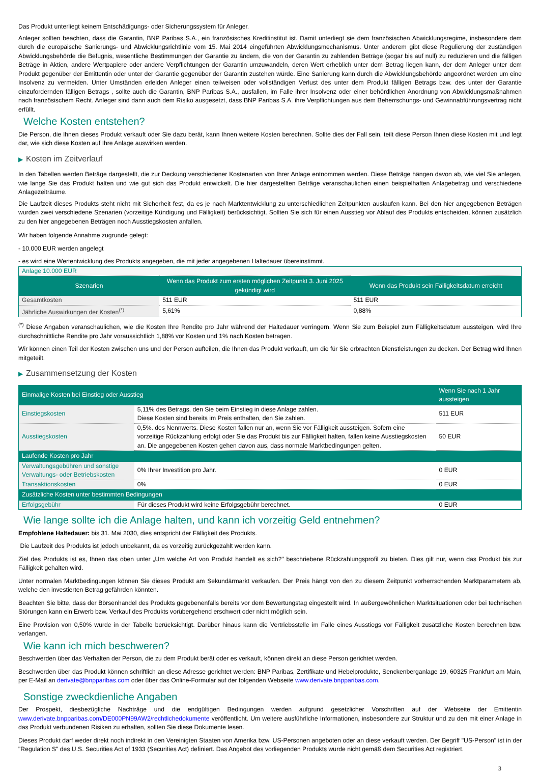Das Produkt unterliegt keinem Entschädigungs- oder Sicherungssystem für Anleger.
Anleger sollten beachten, dass die Garantin, BNP Paribas S.A., ein französisches Kreditinstitut ist. Damit unterliegt sie dem französischen Abwicklungsregime, insbesondere dem durch die europäische Sanierungs- und Abwicklungsrichtlinie vom 15. Mai 2014 eingeführten Abwicklungsmechanismus. Unter anderem gibt diese Regulierung der zuständigen Abwicklungsbehörde die Befugnis, wesentliche Bestimmungen der Garantie zu ändern, die von der Garantin zu zahlenden Beträge (sogar bis auf null) zu reduzieren und die fälligen Beträge in Aktien, andere Wertpapiere oder andere Verpflichtungen der Garantin umzuwandeln, deren Wert erheblich unter dem Betrag liegen kann, der dem Anleger unter dem Produkt gegenüber der Emittentin oder unter der Garantie gegenüber der Garantin zustehen würde. Eine Sanierung kann durch die Abwicklungsbehörde angeordnet werden um eine Insolvenz zu vermeiden. Unter Umständen erleiden Anleger einen teilweisen oder vollständigen Verlust des unter dem Produkt fälligen Betrags bzw. des unter der Garantie einzufordernden fälligen Betrags , sollte auch die Garantin, BNP Paribas S.A., ausfallen, im Falle ihrer Insolvenz oder einer behördlichen Anordnung von Abwicklungsmaßnahmen nach französischem Recht. Anleger sind dann auch dem Risiko ausgesetzt, dass BNP Paribas S.A. ihre Verpflichtungen aus dem Beherrschungs- und Gewinnabführungsvertrag nicht erfüllt.
Welche Kosten entstehen?
Die Person, die Ihnen dieses Produkt verkauft oder Sie dazu berät, kann Ihnen weitere Kosten berechnen. Sollte dies der Fall sein, teilt diese Person Ihnen diese Kosten mit und legt dar, wie sich diese Kosten auf Ihre Anlage auswirken werden.
▶ Kosten im Zeitverlauf
In den Tabellen werden Beträge dargestellt, die zur Deckung verschiedener Kostenarten von Ihrer Anlage entnommen werden. Diese Beträge hängen davon ab, wie viel Sie anlegen, wie lange Sie das Produkt halten und wie gut sich das Produkt entwickelt. Die hier dargestellten Beträge veranschaulichen einen beispielhaften Anlagebetrag und verschiedene Anlagezeiträume.
Die Laufzeit dieses Produkts steht nicht mit Sicherheit fest, da es je nach Marktentwicklung zu unterschiedlichen Zeitpunkten auslaufen kann. Bei den hier angegebenen Beträgen wurden zwei verschiedene Szenarien (vorzeitige Kündigung und Fälligkeit) berücksichtigt. Sollten Sie sich für einen Ausstieg vor Ablauf des Produkts entscheiden, können zusätzlich zu den hier angegebenen Beträgen noch Ausstiegskosten anfallen.
Wir haben folgende Annahme zugrunde gelegt:
- 10.000 EUR werden angelegt
- es wird eine Wertentwicklung des Produkts angegeben, die mit jeder angegebenen Haltedauer übereinstimmt.
| Anlage 10.000 EUR | | |
| Szenarien | Wenn das Produkt zum ersten möglichen Zeitpunkt 3. Juni 2025 gekündigt wird | Wenn das Produkt sein Fälligkeitsdatum erreicht |
| Gesamtkosten | 511 EUR | 511 EUR |
| Jährliche Auswirkungen der Kosten<sup>(*)</sup> | 5,61% | 0,88% |
<sup>(*)</sup> Diese Angaben veranschaulichen, wie die Kosten Ihre Rendite pro Jahr während der Haltedauer verringern. Wenn Sie zum Beispiel zum Fälligkeitsdatum aussteigen, wird Ihre durchschnittliche Rendite pro Jahr voraussichtlich 1,88% vor Kosten und 1% nach Kosten betragen.
Wir können einen Teil der Kosten zwischen uns und der Person aufteilen, die Ihnen das Produkt verkauft, um die für Sie erbrachten Dienstleistungen zu decken. Der Betrag wird Ihnen mitgeteilt.
▶ Zusammensetzung der Kosten
| Einmalige Kosten bei Einstieg oder Ausstieg | | Wenn Sie nach 1 Jahr aussteigen |
| --- | --- | --- |
| Einstiegskosten | 5,11% des Betrags, den Sie beim Einstieg in diese Anlage zahlen. Diese Kosten sind bereits im Preis enthalten, den Sie zahlen. | 511 EUR |
| Ausstiegskosten | 0,5%. des Nennwerts. Diese Kosten fallen nur an, wenn Sie vor Fälligkeit aussteigen. Sofern eine vorzeitige Rückzahlung erfolgt oder Sie das Produkt bis zur Fälligkeit halten, fallen keine Ausstiegskosten an. Die angegebenen Kosten gehen davon aus, dass normale Marktbedingungen gelten. | 50 EUR |
| Laufende Kosten pro Jahr | | |
| Verwaltungsgebühren und sonstige Verwaltungs- oder Betriebskosten | 0% Ihrer Investition pro Jahr. | 0 EUR |
| Transaktionskosten | 0% | 0 EUR |
| Zusätzliche Kosten unter bestimmten Bedingungen | | |
| Erfolgsgebühr | Für dieses Produkt wird keine Erfolgsgebühr berechnet. | 0 EUR |
Wie lange sollte ich die Anlage halten, und kann ich vorzeitig Geld entnehmen?
Empfohlene Haltedauer: bis 31. Mai 2030, dies entspricht der Fälligkeit des Produkts.
Die Laufzeit des Produkts ist jedoch unbekannt, da es vorzeitig zurückgezahlt werden kann.
Ziel des Produkts ist es, Ihnen das oben unter „Um welche Art von Produkt handelt es sich?" beschriebene Rückzahlungsprofil zu bieten. Dies gilt nur, wenn das Produkt bis zur Fälligkeit gehalten wird.
Unter normalen Marktbedingungen können Sie dieses Produkt am Sekundärmarkt verkaufen. Der Preis hängt von den zu diesem Zeitpunkt vorherrschenden Marktparametern ab, welche den investierten Betrag gefährden könnten.
Beachten Sie bitte, dass der Börsenhandel des Produkts gegebenenfalls bereits vor dem Bewertungstag eingestellt wird. In außergewöhnlichen Marktsituationen oder bei technischen Störungen kann ein Erwerb bzw. Verkauf des Produkts vorübergehend erschwert oder nicht möglich sein.
Eine Provision von 0,50% wurde in der Tabelle berücksichtigt. Darüber hinaus kann die Vertriebsstelle im Falle eines Ausstiegs vor Fälligkeit zusätzliche Kosten berechnen bzw. verlangen.
Wie kann ich mich beschweren?
Beschwerden über das Verhalten der Person, die zu dem Produkt berät oder es verkauft, können direkt an diese Person gerichtet werden.
Beschwerden über das Produkt können schriftlich an diese Adresse gerichtet werden: BNP Paribas, Zertifikate und Hebelprodukte, Senckenberganlage 19, 60325 Frankfurt am Main, per E-Mail an derivate@bnpparibas.com oder über das Online-Formular auf der folgenden Webseite www.derivate.bnpparibas.com.
Sonstige zweckdienliche Angaben
Der Prospekt, diesbezügliche Nachträge und die endgültigen Bedingungen werden aufgrund gesetzlicher Vorschriften auf der Webseite der Emittentin www.derivate.bnpparibas.com/DE000PN99AW2/rechtlichedokumente veröffentlicht. Um weitere ausführliche Informationen, insbesondere zur Struktur und zu den mit einer Anlage in das Produkt verbundenen Risiken zu erhalten, sollten Sie diese Dokumente lesen.
Dieses Produkt darf weder direkt noch indirekt in den Vereinigten Staaten von Amerika bzw. US-Personen angeboten oder an diese verkauft werden. Der Begriff "US-Person" ist in der "Regulation S" des U.S. Securities Act of 1933 (Securities Act) definiert. Das Angebot des vorliegenden Produkts wurde nicht gemäß dem Securities Act registriert.
3